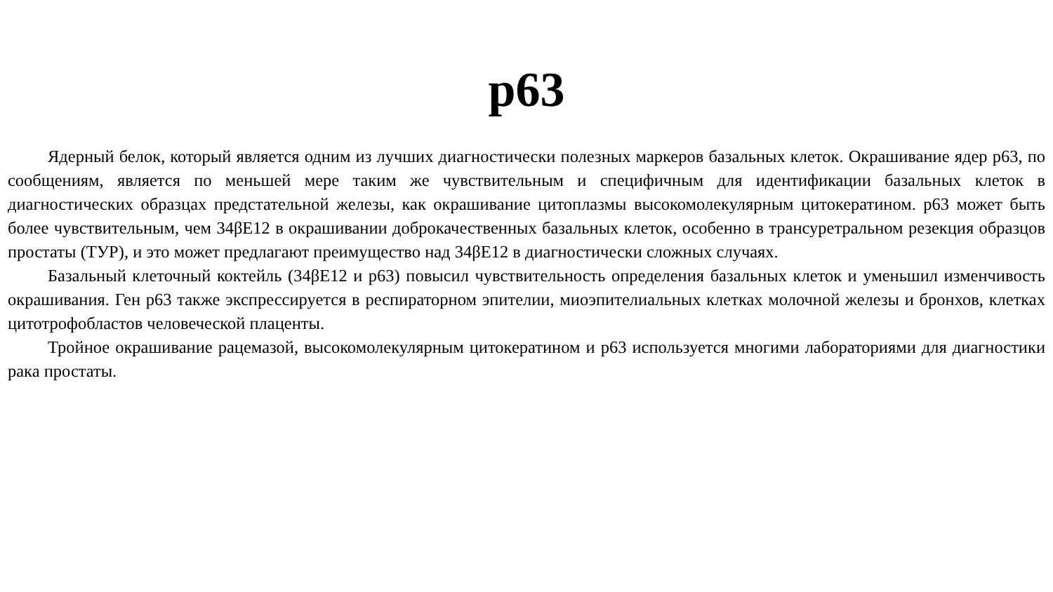p63
Ядерный белок, который является одним из лучших диагностически полезных маркеров базальных клеток. Окрашивание ядер p63, по сообщениям, является по меньшей мере таким же чувствительным и специфичным для идентификации базальных клеток в диагностических образцах предстательной железы, как окрашивание цитоплазмы высокомолекулярным цитокератином. p63 может быть более чувствительным, чем 34βE12 в окрашивании доброкачественных базальных клеток, особенно в трансуретральном резекция образцов простаты (ТУР), и это может предлагают преимущество над 34βE12 в диагностически сложных случаях.
Базальный клеточный коктейль (34βE12 и p63) повысил чувствительность определения базальных клеток и уменьшил изменчивость окрашивания. Ген p63 также экспрессируется в респираторном эпителии, миоэпителиальных клетках молочной железы и бронхов, клетках цитотрофобластов человеческой плаценты.
Тройное окрашивание рацемазой, высокомолекулярным цитокератином и p63 используется многими лабораториями для диагностики рака простаты.